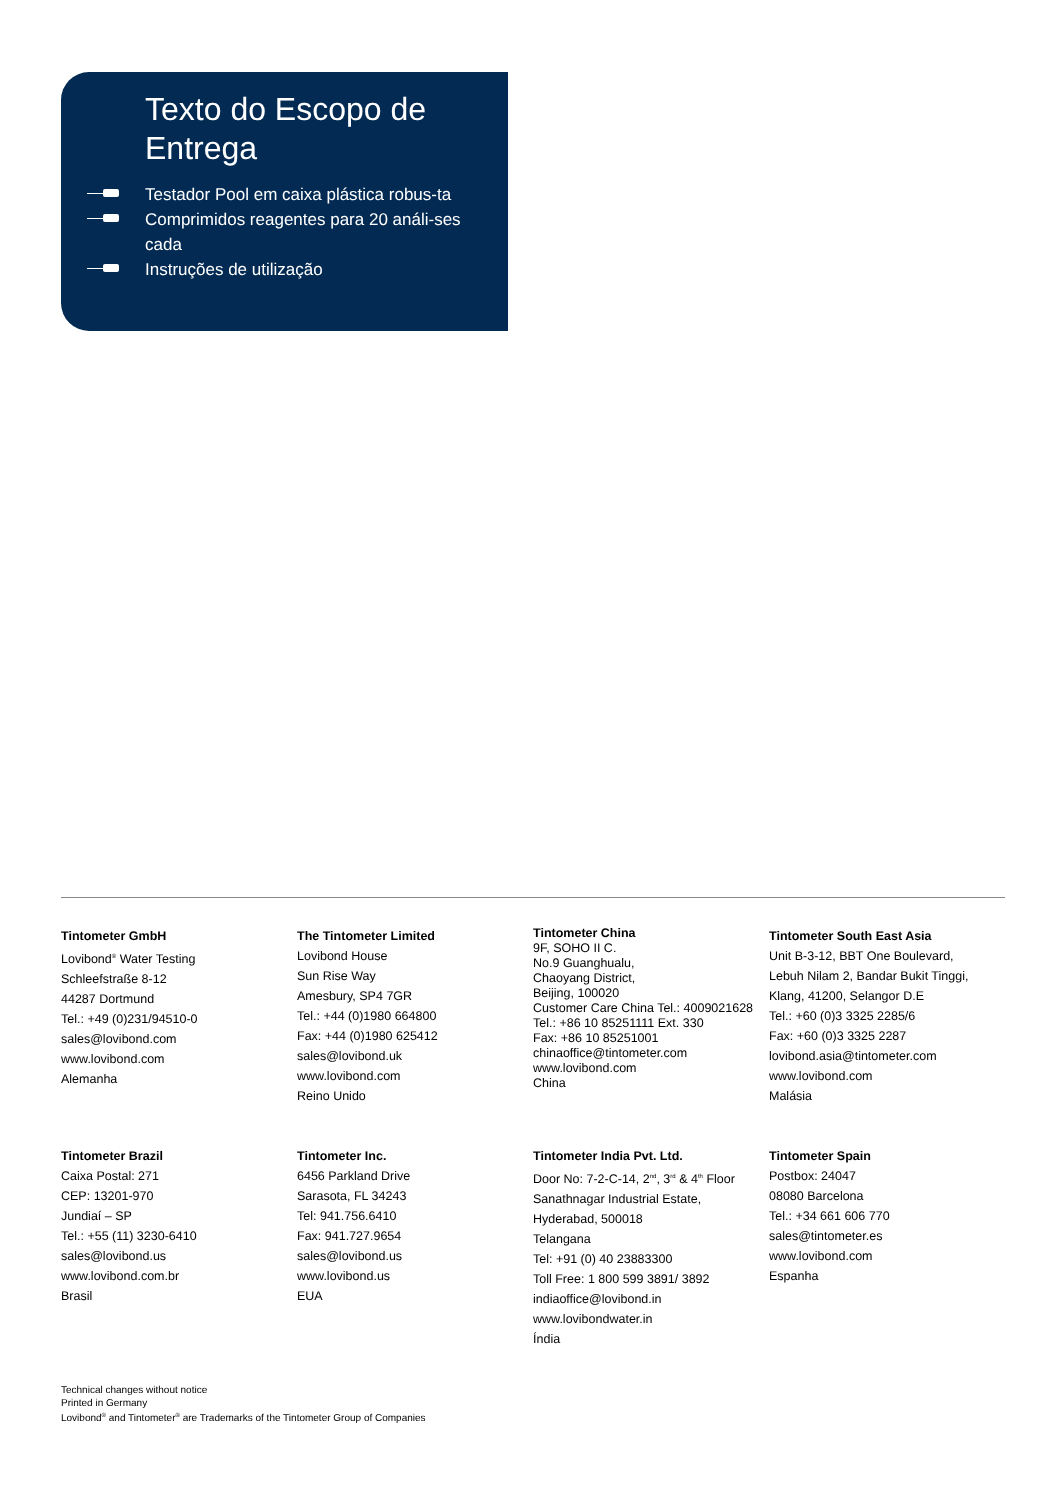Texto do Escopo de Entrega
Testador Pool em caixa plástica robus-ta
Comprimidos reagentes para 20 análi-ses cada
Instruções de utilização
Tintometer GmbH
Lovibond<sup>®</sup> Water Testing
Schleefstraße 8-12
44287 Dortmund
Tel.: +49 (0)231/94510-0
sales@lovibond.com
www.lovibond.com
Alemanha
The Tintometer Limited
Lovibond House
Sun Rise Way
Amesbury, SP4 7GR
Tel.: +44 (0)1980 664800
Fax: +44 (0)1980 625412
sales@lovibond.uk
www.lovibond.com
Reino Unido
Tintometer China
9F, SOHO II C.
No.9 Guanghualu,
Chaoyang District,
Beijing, 100020
Customer Care China Tel.: 4009021628
Tel.: +86 10 85251111 Ext. 330
Fax: +86 10 85251001
chinaoffice@tintometer.com
www.lovibond.com
China
Tintometer South East Asia
Unit B-3-12, BBT One Boulevard,
Lebuh Nilam 2, Bandar Bukit Tinggi,
Klang, 41200, Selangor D.E
Tel.: +60 (0)3 3325 2285/6
Fax: +60 (0)3 3325 2287
lovibond.asia@tintometer.com
www.lovibond.com
Malásia
Tintometer Brazil
Caixa Postal: 271
CEP: 13201-970
Jundiaí – SP
Tel.: +55 (11) 3230-6410
sales@lovibond.us
www.lovibond.com.br
Brasil
Tintometer Inc.
6456 Parkland Drive
Sarasota, FL 34243
Tel: 941.756.6410
Fax: 941.727.9654
sales@lovibond.us
www.lovibond.us
EUA
Tintometer India Pvt. Ltd.
Door No: 7-2-C-14, 2<sup>nd</sup>, 3<sup>rd</sup> & 4<sup>th</sup> Floor
Sanathnagar Industrial Estate,
Hyderabad, 500018
Telangana
Tel: +91 (0) 40 23883300
Toll Free: 1 800 599 3891/ 3892
indiaoffice@lovibond.in
www.lovibondwater.in
Índia
Tintometer Spain
Postbox: 24047
08080 Barcelona
Tel.: +34 661 606 770
sales@tintometer.es
www.lovibond.com
Espanha
Technical changes without notice
Printed in Germany
Lovibond<sup>®</sup> and Tintometer<sup>®</sup> are Trademarks of the Tintometer Group of Companies